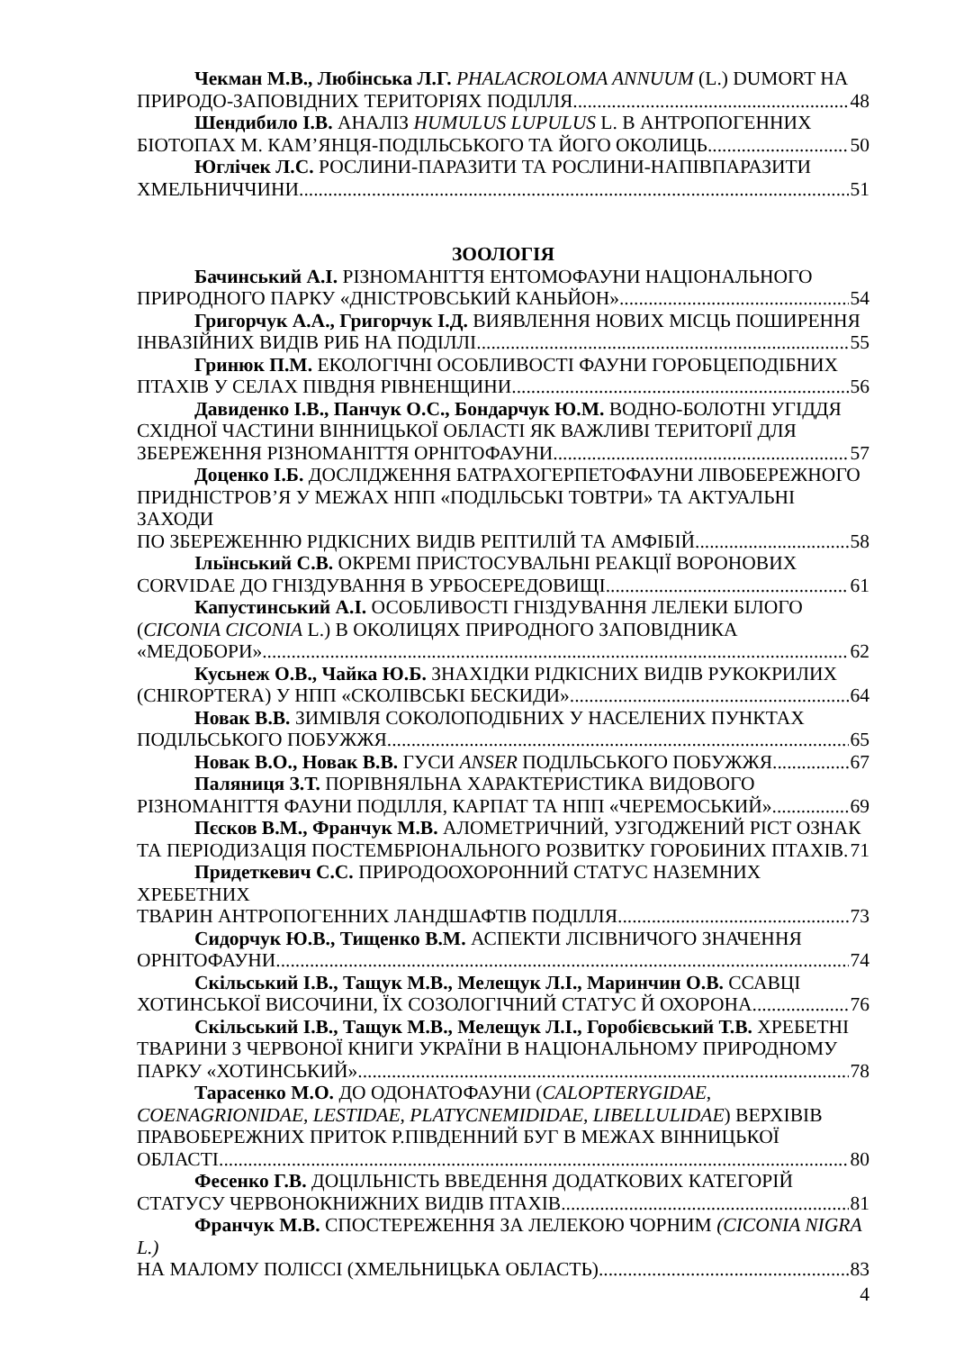Чекман М.В., Любінська Л.Г. PHALACROLOMA ANNUUM (L.) DUMORT НА
ПРИРОДО-ЗАПОВІДНИХ ТЕРИТОРІЯХ ПОДІЛЛЯ 48
Шендибило І.В. АНАЛІЗ HUMULUS LUPULUS L. В АНТРОПОГЕННИХ
БІОТОПАХ М. КАМ’ЯНЦЯ-ПОДІЛЬСЬКОГО ТА ЙОГО ОКОЛИЦЬ 50
Юглічек Л.С. РОСЛИНИ-ПАРАЗИТИ ТА РОСЛИНИ-НАПІВПАРАЗИТИ
ХМЕЛЬНИЧЧИНИ 51
ЗООЛОГІЯ
Бачинський А.І. РІЗНОМАНІТТЯ ЕНТОМОФАУНИ НАЦІОНАЛЬНОГО
ПРИРОДНОГО ПАРКУ «ДНІСТРОВСЬКИЙ КАНЬЙОН» 54
Григорчук А.А., Григорчук І.Д. ВИЯВЛЕННЯ НОВИХ МІСЦЬ ПОШИРЕННЯ
ІНВАЗІЙНИХ ВИДІВ РИБ НА ПОДІЛЛІ 55
Гринюк П.М. ЕКОЛОГІЧНІ ОСОБЛИВОСТІ ФАУНИ ГОРОБЦЕПОДІБНИХ
ПТАХІВ У СЕЛАХ ПІВДНЯ РІВНЕНЩИНИ 56
Давиденко І.В., Панчук О.С., Бондарчук Ю.М. ВОДНО-БОЛОТНІ УГІДДЯ
СХІДНОЇ ЧАСТИНИ ВІННИЦЬКОЇ ОБЛАСТІ ЯК ВАЖЛИВІ ТЕРИТОРІЇ ДЛЯ
ЗБЕРЕЖЕННЯ РІЗНОМАНІТТЯ ОРНІТОФАУНИ 57
Доценко І.Б. ДОСЛІДЖЕННЯ БАТРАХОГЕРПЕТОФАУНИ ЛІВОБЕРЕЖНОГО
ПРИДНІСТРОВ’Я У МЕЖАХ НПП «ПОДІЛЬСЬКІ ТОВТРИ» ТА АКТУАЛЬНІ ЗАХОДИ
ПО ЗБЕРЕЖЕННЮ РІДКІСНИХ ВИДІВ РЕПТИЛІЙ ТА АМФІБІЙ 58
Ільїнський С.В. ОКРЕМІ ПРИСТОСУВАЛЬНІ РЕАКЦІЇ ВОРОНОВИХ
CORVIDAE ДО ГНІЗДУВАННЯ В УРБОСЕРЕДОВИЩІ 61
Капустинський А.І. ОСОБЛИВОСТІ ГНІЗДУВАННЯ ЛЕЛЕКИ БІЛОГО
(CICONIA CICONIA L.) В ОКОЛИЦЯХ ПРИРОДНОГО ЗАПОВІДНИКА
«МЕДОБОРИ» 62
Кусьнеж О.В., Чайка Ю.Б. ЗНАХІДКИ РІДКІСНИХ ВИДІВ РУКОКРИЛИХ
(CHIROPTERA) У НПП «СКОЛІВСЬКІ БЕСКИДИ» 64
Новак В.В. ЗИМІВЛЯ СОКОЛОПОДІБНИХ У НАСЕЛЕНИХ ПУНКТАХ
ПОДІЛЬСЬКОГО ПОБУЖЖЯ 65
Новак В.О., Новак В.В. ГУСИ ANSER ПОДІЛЬСЬКОГО ПОБУЖЖЯ 67
Паляниця З.Т. ПОРІВНЯЛЬНА ХАРАКТЕРИСТИКА ВИДОВОГО
РІЗНОМАНІТТЯ ФАУНИ ПОДІЛЛЯ, КАРПАТ ТА НПП «ЧЕРЕМОСЬКИЙ» 69
Пєсков В.М., Франчук М.В. АЛОМЕТРИЧНИЙ, УЗГОДЖЕНИЙ РІСТ ОЗНАК
ТА ПЕРІОДИЗАЦІЯ ПОСТЕМБРІОНАЛЬНОГО РОЗВИТКУ ГОРОБИНИХ ПТАХІВ 71
Придеткевич С.С. ПРИРОДООХОРОННИЙ СТАТУС НАЗЕМНИХ ХРЕБЕТНИХ
ТВАРИН АНТРОПОГЕННИХ ЛАНДШАФТІВ ПОДІЛЛЯ 73
Сидорчук Ю.В., Тищенко В.М. АСПЕКТИ ЛІСІВНИЧОГО ЗНАЧЕННЯ
ОРНІТОФАУНИ 74
Скільський І.В., Тащук М.В., Мелещук Л.І., Маринчин О.В. ССАВЦІ
ХОТИНСЬКОЇ ВИСОЧИНИ, ЇХ СОЗОЛОГІЧНИЙ СТАТУС Й ОХОРОНА 76
Скільський І.В., Тащук М.В., Мелещук Л.І., Горобієвський Т.В. ХРЕБЕТНІ
ТВАРИНИ З ЧЕРВОНОЇ КНИГИ УКРАЇНИ В НАЦІОНАЛЬНОМУ ПРИРОДНОМУ
ПАРКУ «ХОТИНСЬКИЙ» 78
Тарасенко М.О. ДО ОДОНАТОФАУНИ (CALOPTERYGIDAE,
COENAGRIONIDAE, LESTIDAE, PLATYCNEMIDIDAE, LIBELLULIDAE) ВЕРХІВІВ
ПРАВОБЕРЕЖНИХ ПРИТОК Р.ПІВДЕННИЙ БУГ В МЕЖАХ ВІННИЦЬКОЇ
ОБЛАСТІ 80
Фесенко Г.В. ДОЦІЛЬНІСТЬ ВВЕДЕННЯ ДОДАТКОВИХ КАТЕГОРІЙ
СТАТУСУ ЧЕРВОНОКНИЖНИХ ВИДІВ ПТАХІВ 81
Франчук М.В. СПОСТЕРЕЖЕННЯ ЗА ЛЕЛЕКОЮ ЧОРНИМ (CICONIA NIGRA L.)
НА МАЛОМУ ПОЛІССІ (ХМЕЛЬНИЦЬКА ОБЛАСТЬ) 83
4